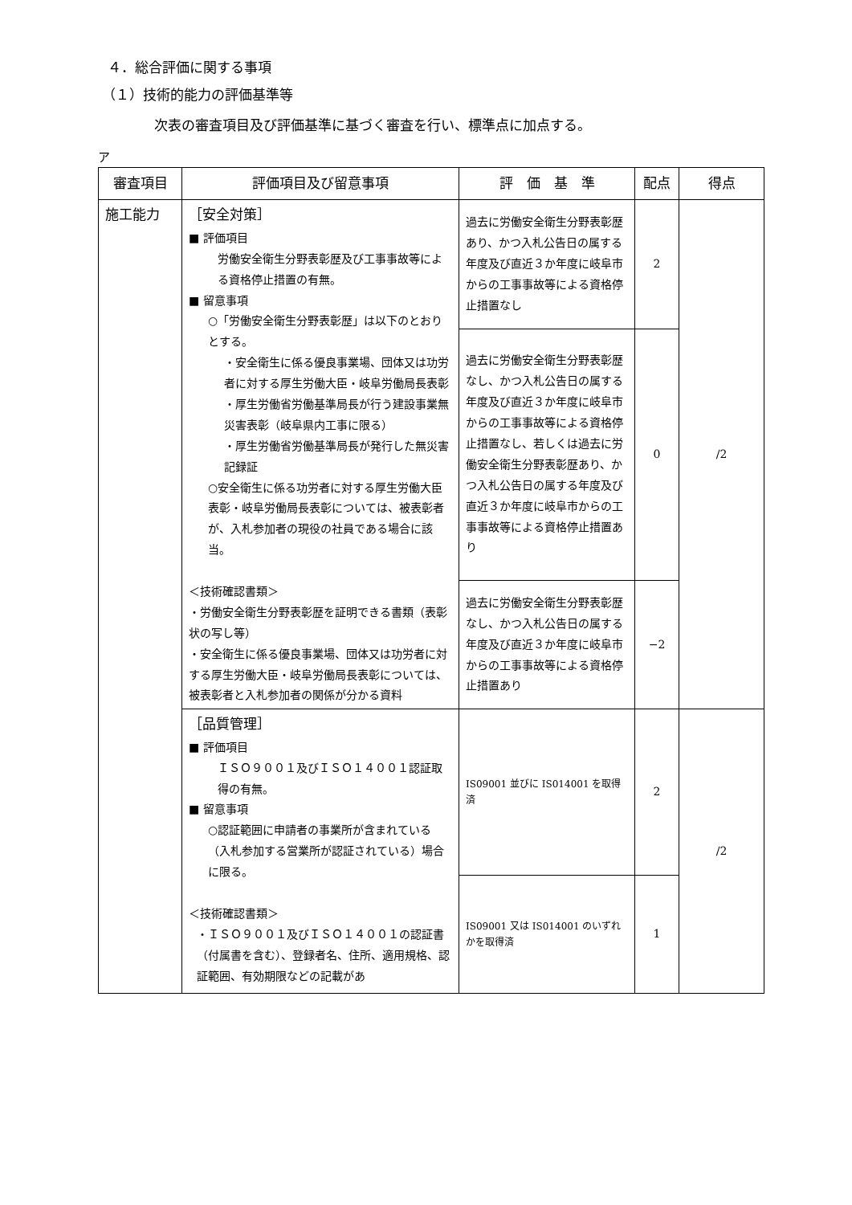４．総合評価に関する事項
（１）技術的能力の評価基準等
次表の審査項目及び評価基準に基づく審査を行い、標準点に加点する。
ア
| 審査項目 | 評価項目及び留意事項 | 評 価 基 準 | 配点 | 得点 |
| --- | --- | --- | --- | --- |
| 施工能力 | ［安全対策］ ■ 評価項目 労働安全衛生分野表彰歴及び工事事故等による資格停止措置の有無。 ■ 留意事項 ○「労働安全衛生分野表彰歴」は以下のとおりとする。 ・安全衛生に係る優良事業場、団体又は功労者に対する厚生労働大臣・岐阜労働局長表彰 ・厚生労働省労働基準局長が行う建設事業無災害表彰（岐阜県内工事に限る） ・厚生労働省労働基準局長が発行した無災害記録証 ○安全衛生に係る功労者に対する厚生労働大臣表彰・岐阜労働局長表彰については、被表彰者が、入札参加者の現役の社員である場合に該当。 ＜技術確認書類＞ ・労働安全衛生分野表彰歴を証明できる書類（表彰状の写し等） ・安全衛生に係る優良事業場、団体又は功労者に対する厚生労働大臣・岐阜労働局長表彰については、被表彰者と入札参加者の関係が分かる資料 | 過去に労働安全衛生分野表彰歴あり、かつ入札公告日の属する年度及び直近３か年度に岐阜市からの工事事故等による資格停止措置なし | 2 | /2 |
| | | 過去に労働安全衛生分野表彰歴なし、かつ入札公告日の属する年度及び直近３か年度に岐阜市からの工事事故等による資格停止措置なし、若しくは過去に労働安全衛生分野表彰歴あり、かつ入札公告日の属する年度及び直近３か年度に岐阜市からの工事事故等による資格停止措置あり | 0 | |
| | | 過去に労働安全衛生分野表彰歴なし、かつ入札公告日の属する年度及び直近３か年度に岐阜市からの工事事故等による資格停止措置あり | −2 | |
| | ［品質管理］ ■ 評価項目 ＩＳＯ９００１及びＩＳＯ１４００１認証取得の有無。 ■ 留意事項 ○認証範囲に申請者の事業所が含まれている（入札参加する営業所が認証されている）場合に限る。 ＜技術確認書類＞ ・ＩＳＯ９００１及びＩＳＯ１４００１の認証書（付属書を含む）、登録者名、住所、適用規格、認証範囲、有効期限などの記載があ | IS09001 並びに IS014001 を取得済 | 2 | /2 |
| | | IS09001 又は IS014001 のいずれかを取得済 | 1 | |